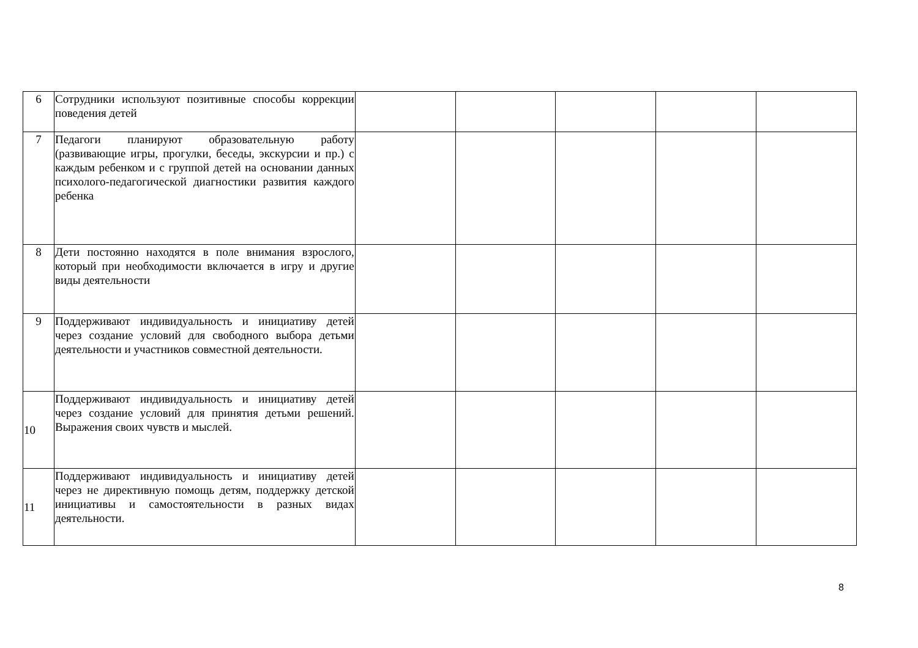| 6 | Сотрудники используют позитивные способы коррекции поведения детей | | | | | |
| 7 | Педагоги планируют образовательную работу (развивающие игры, прогулки, беседы, экскурсии и пр.) с каждым ребенком и с группой детей на основании данных психолого-педагогической диагностики развития каждого ребенка | | | | | |
| 8 | Дети постоянно находятся в поле внимания взрослого, который при необходимости включается в игру и другие виды деятельности | | | | | |
| 9 | Поддерживают индивидуальность и инициативу детей через создание условий для свободного выбора детьми деятельности и участников совместной деятельности. | | | | | |
| 10 | Поддерживают индивидуальность и инициативу детей через создание условий для принятия детьми решений. Выражения своих чувств и мыслей. | | | | | |
| 11 | Поддерживают индивидуальность и инициативу детей через не директивную помощь детям, поддержку детской инициативы и самостоятельности в разных видах деятельности. | | | | | |
8